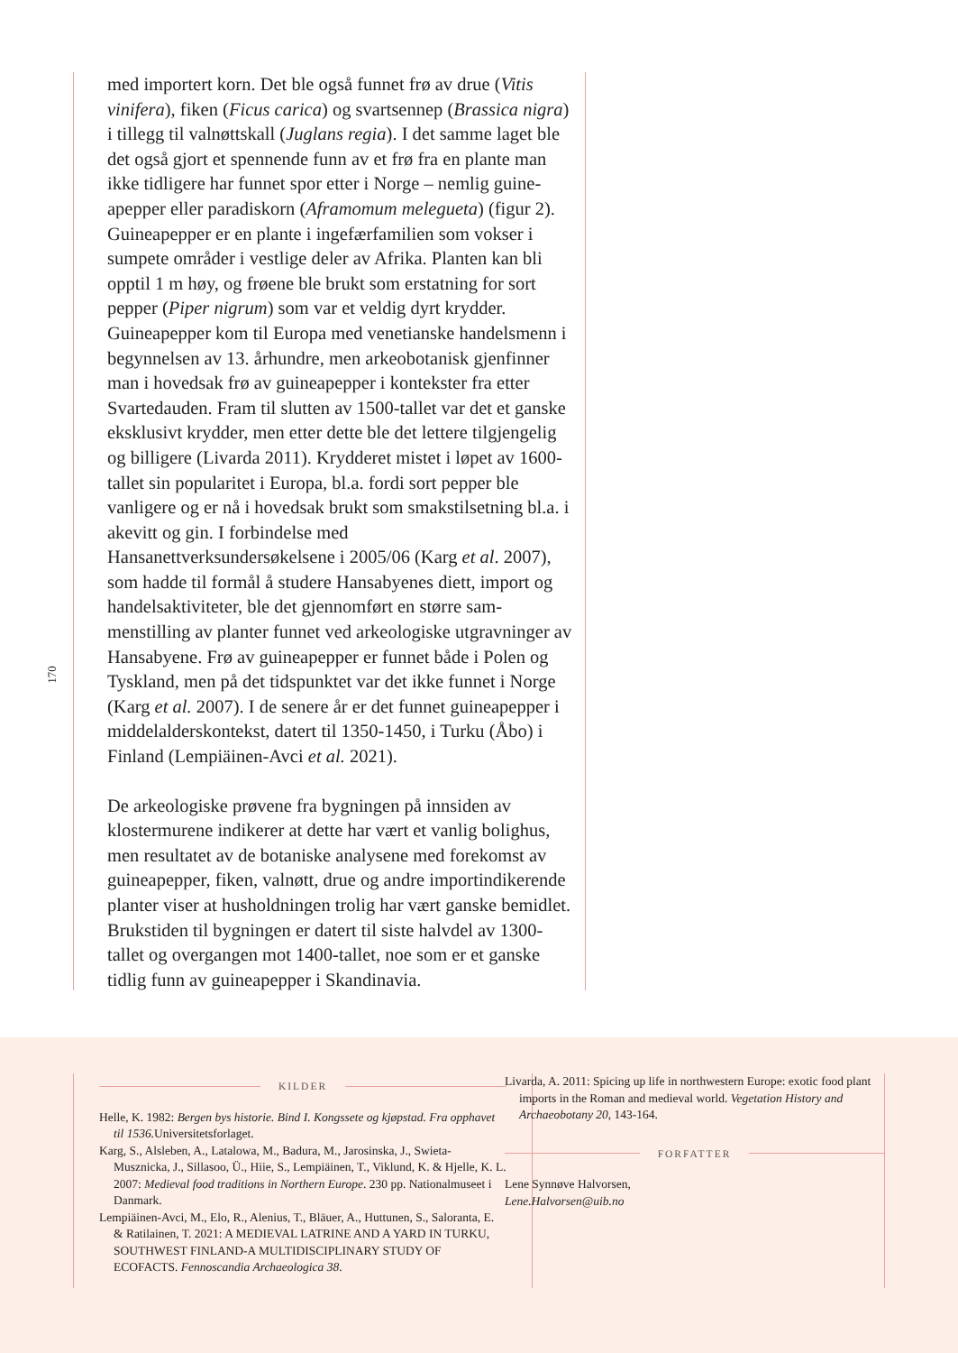170
med importert korn. Det ble også funnet frø av drue (Vitis vinifera), fiken (Ficus carica) og svartsennep (Brassica nigra) i tillegg til valnøttskall (Juglans regia). I det samme laget ble det også gjort et spennende funn av et frø fra en plante man ikke tidligere har funnet spor etter i Norge – nemlig guine­apepper eller paradiskorn (Aframomum melegueta) (figur 2). Guineapepper er en plante i ingefærfamilien som vokser i sumpete områder i vestlige deler av Afrika. Planten kan bli opptil 1 m høy, og frøene ble brukt som erstatning for sort pepper (Piper nigrum) som var et veldig dyrt krydder. Guineapepper kom til Europa med venetianske handels­menn i begynnelsen av 13. århundre, men arkeobotanisk gjenfinner man i hovedsak frø av guineapepper i kontekster fra etter Svartedauden. Fram til slutten av 1500-tallet var det et ganske eksklusivt krydder, men etter dette ble det lettere tilgjengelig og billigere (Livarda 2011). Krydderet mistet i løpet av 1600-tallet sin popularitet i Europa, bl.a. fordi sort pepper ble vanligere og er nå i hovedsak brukt som smakstilsetning bl.a. i akevitt og gin. I forbindelse med Hansanettverksundersøkelsene i 2005/06 (Karg et al. 2007), som hadde til formål å studere Hansabyenes diett, import og handelsaktiviteter, ble det gjennomført en større sam­menstilling av planter funnet ved arkeologiske utgravninger av Hansabyene. Frø av guineapepper er funnet både i Polen og Tyskland, men på det tidspunktet var det ikke funnet i Norge (Karg et al. 2007). I de senere år er det funnet guinea­pepper i middelalderskontekst, datert til 1350-1450, i Turku (Åbo) i Finland (Lempiäinen-Avci et al. 2021).
De arkeologiske prøvene fra bygningen på innsiden av klostermurene indikerer at dette har vært et vanlig bolighus, men resultatet av de botaniske analysene med forekomst av guineapepper, fiken, valnøtt, drue og andre importindike­rende planter viser at husholdningen trolig har vært ganske bemidlet. Brukstiden til bygningen er datert til siste halvdel av 1300-tallet og overgangen mot 1400-tallet, noe som er et ganske tidlig funn av guineapepper i Skandinavia.
KILDER
Helle, K. 1982: Bergen bys historie. Bind I. Kongssete og kjøpstad. Fra opphavet til 1536. Universitetsforlaget.
Karg, S., Alsleben, A., Latalowa, M., Badura, M., Jarosinska, J., Swieta-Musznicka, J., Sillasoo, Ü., Hiie, S., Lempiäinen, T., Viklund, K. & Hjelle, K. L. 2007: Medieval food traditions in Northern Europe. 230 pp. Nationalmuseet i Danmark.
Lempiäinen-Avci, M., Elo, R., Alenius, T., Bläuer, A., Huttunen, S., Saloranta, E. & Ratilainen, T. 2021: A MEDIEVAL LATRINE AND A YARD IN TURKU, SOUTHWEST FIN­LAND-A MULTIDISCIPLINARY STUDY OF ECOFACTS. Fennoscandia Archaeologica 38.
Livarda, A. 2011: Spicing up life in northwestern Europe: exotic food plant imports in the Roman and medieval world. Vegetati­on History and Archaeobotany 20, 143-164.
FORFATTER
Lene Synnøve Halvorsen,
Lene.Halvorsen@uib.no